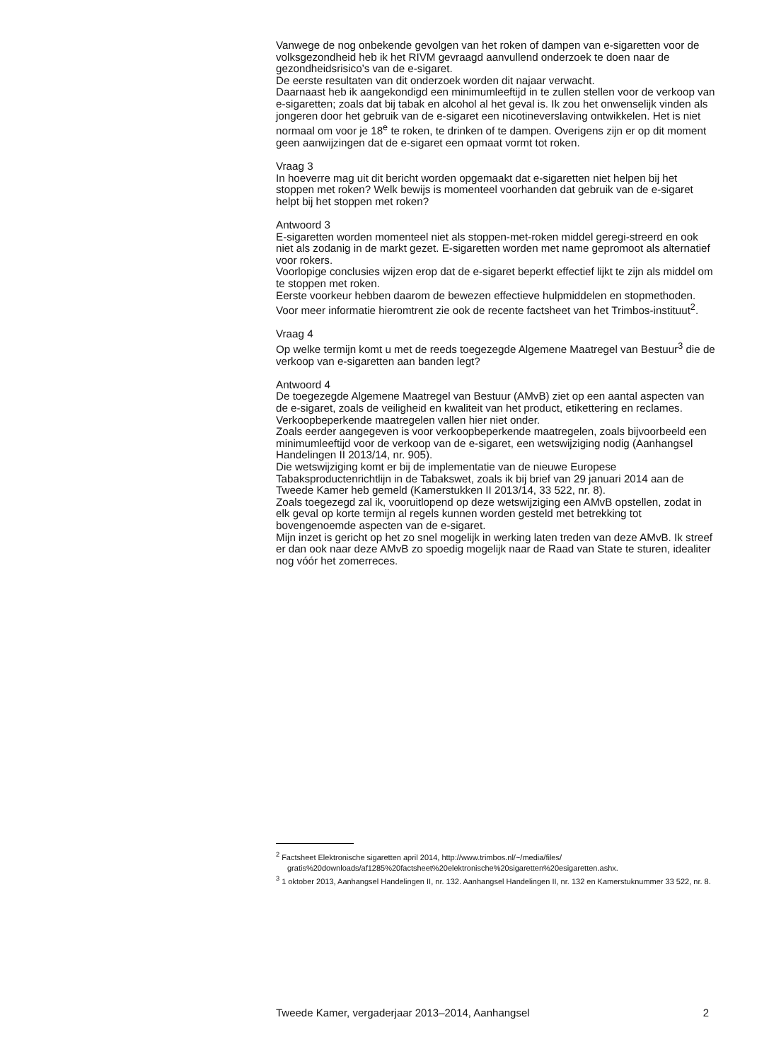Vanwege de nog onbekende gevolgen van het roken of dampen van e-sigaretten voor de volksgezondheid heb ik het RIVM gevraagd aanvullend onderzoek te doen naar de gezondheidsrisico’s van de e-sigaret.
De eerste resultaten van dit onderzoek worden dit najaar verwacht.
Daarnaast heb ik aangekondigd een minimumleeftijd in te zullen stellen voor de verkoop van e-sigaretten; zoals dat bij tabak en alcohol al het geval is. Ik zou het onwenselijk vinden als jongeren door het gebruik van de e-sigaret een nicotineverslaving ontwikkelen. Het is niet normaal om voor je 18<sup>e</sup> te roken, te drinken of te dampen. Overigens zijn er op dit moment geen aanwijzingen dat de e-sigaret een opmaat vormt tot roken.
Vraag 3
In hoeverre mag uit dit bericht worden opgemaakt dat e-sigaretten niet helpen bij het stoppen met roken? Welk bewijs is momenteel voorhanden dat gebruik van de e-sigaret helpt bij het stoppen met roken?
Antwoord 3
E-sigaretten worden momenteel niet als stoppen-met-roken middel geregi-streerd en ook niet als zodanig in de markt gezet. E-sigaretten worden met name gepromoot als alternatief voor rokers.
Voorlopige conclusies wijzen erop dat de e-sigaret beperkt effectief lijkt te zijn als middel om te stoppen met roken.
Eerste voorkeur hebben daarom de bewezen effectieve hulpmiddelen en stopmethoden. Voor meer informatie hieromtrent zie ook de recente factsheet van het Trimbos-instituut<sup>2</sup>.
Vraag 4
Op welke termijn komt u met de reeds toegezegde Algemene Maatregel van Bestuur<sup>3</sup> die de verkoop van e-sigaretten aan banden legt?
Antwoord 4
De toegezegde Algemene Maatregel van Bestuur (AMvB) ziet op een aantal aspecten van de e-sigaret, zoals de veiligheid en kwaliteit van het product, etikettering en reclames. Verkoopbeperkende maatregelen vallen hier niet onder.
Zoals eerder aangegeven is voor verkoopbeperkende maatregelen, zoals bijvoorbeeld een minimumleeftijd voor de verkoop van de e-sigaret, een wetswijziging nodig (Aanhangsel Handelingen II 2013/14, nr. 905).
Die wetswijziging komt er bij de implementatie van de nieuwe Europese Tabaksproductenrichtlijn in de Tabakswet, zoals ik bij brief van 29 januari 2014 aan de Tweede Kamer heb gemeld (Kamerstukken II 2013/14, 33 522, nr. 8).
Zoals toegezegd zal ik, vooruitlopend op deze wetswijziging een AMvB opstellen, zodat in elk geval op korte termijn al regels kunnen worden gesteld met betrekking tot bovengenoemde aspecten van de e-sigaret.
Mijn inzet is gericht op het zo snel mogelijk in werking laten treden van deze AMvB. Ik streef er dan ook naar deze AMvB zo spoedig mogelijk naar de Raad van State te sturen, idealiter nog vóór het zomerreces.
<sup>2</sup> Factsheet Elektronische sigaretten april 2014, http://www.trimbos.nl/~/media/files/ gratis%20downloads/af1285%20factsheet%20elektronische%20sigaretten%20esigaretten.ashx.
<sup>3</sup> 1 oktober 2013, Aanhangsel Handelingen II, nr. 132. Aanhangsel Handelingen II, nr. 132 en Kamerstuknummer 33 522, nr. 8.
Tweede Kamer, vergaderjaar 2013–2014, Aanhangsel 2